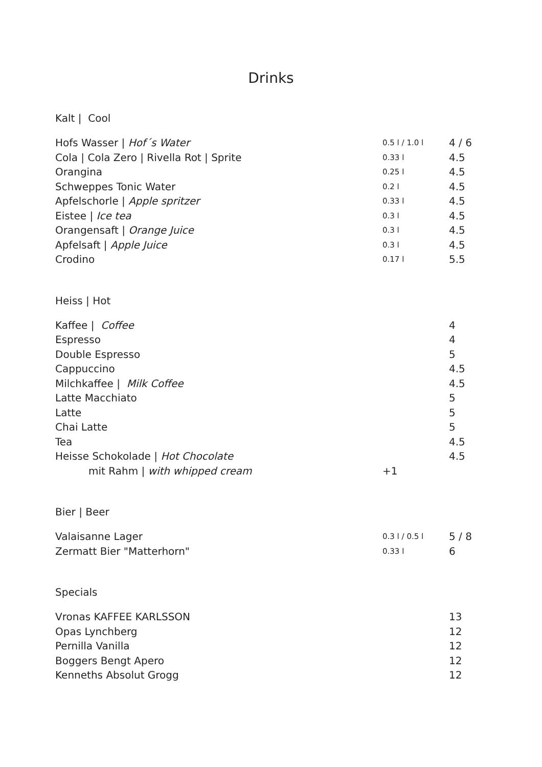Drinks
Kalt | Cool
| Hofs Wasser / Hof´s Water | 0.5 l / 1.0 l | 4 / 6 |
| Cola / Cola Zero / Rivella Rot / Sprite | 0.33 l | 4.5 |
| Orangina | 0.25 l | 4.5 |
| Schweppes Tonic Water | 0.2 l | 4.5 |
| Apfelschorle / Apple spritzer | 0.33 l | 4.5 |
| Eistee / Ice tea | 0.3 l | 4.5 |
| Orangensaft / Orange Juice | 0.3 l | 4.5 |
| Apfelsaft / Apple Juice | 0.3 l | 4.5 |
| Crodino | 0.17 l | 5.5 |
Heiss | Hot
| Kaffee / Coffee | | 4 |
| Espresso | | 4 |
| Double Espresso | | 5 |
| Cappuccino | | 4.5 |
| Milchkaffee / Milk Coffee | | 4.5 |
| Latte Macchiato | | 5 |
| Latte | | 5 |
| Chai Latte | | 5 |
| Tea | | 4.5 |
| Heisse Schokolade / Hot Chocolate | | 4.5 |
| mit Rahm / with whipped cream | +1 | |
Bier | Beer
| Valaisanne Lager | 0.3 l / 0.5 l | 5 / 8 |
| Zermatt Bier "Matterhorn" | 0.33 l | 6 |
Specials
| Vronas KAFFEE KARLSSON | | 13 |
| Opas Lynchberg | | 12 |
| Pernilla Vanilla | | 12 |
| Boggers Bengt Apero | | 12 |
| Kenneths Absolut Grogg | | 12 |